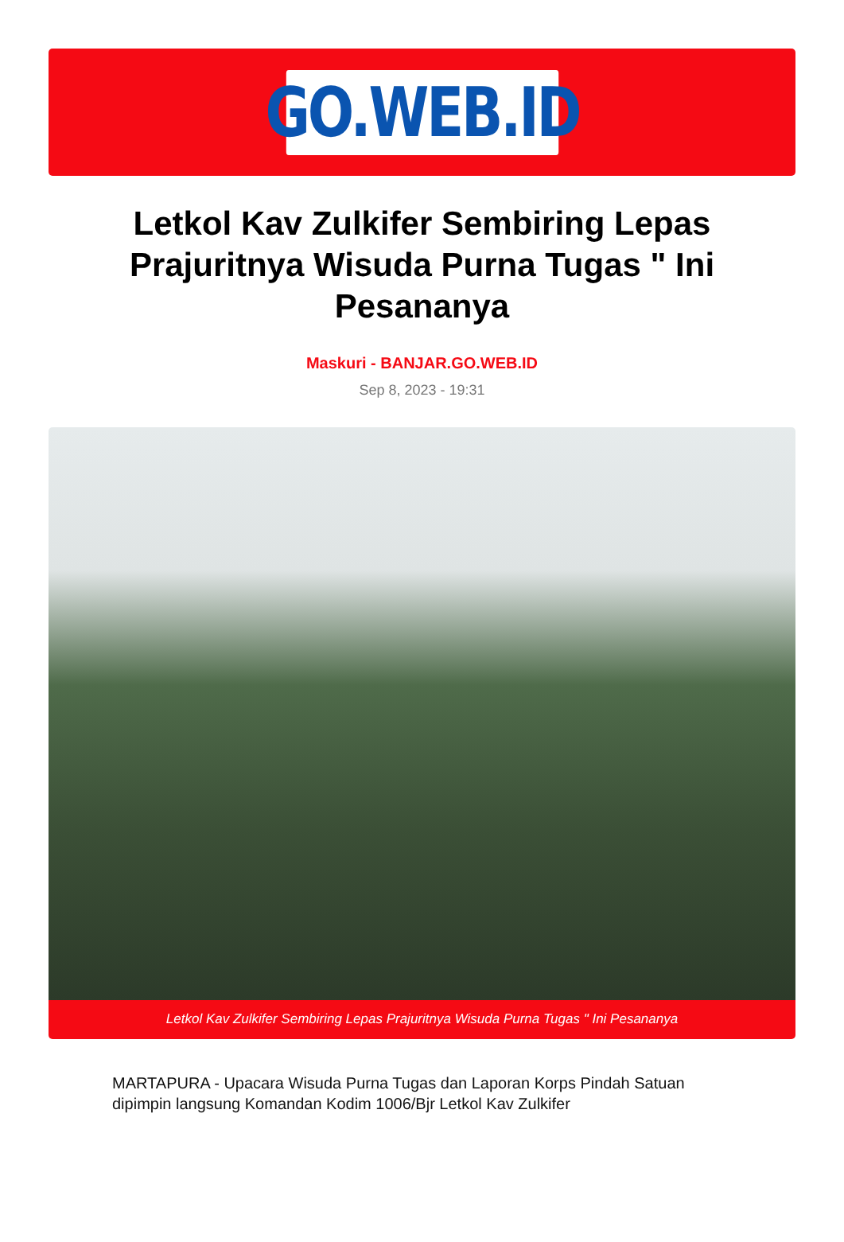GO.WEB.ID
Letkol Kav Zulkifer Sembiring Lepas Prajuritnya Wisuda Purna Tugas " Ini Pesananya
Maskuri - BANJAR.GO.WEB.ID
Sep 8, 2023 - 19:31
Letkol Kav Zulkifer Sembiring Lepas Prajuritnya Wisuda Purna Tugas " Ini Pesananya
MARTAPURA - Upacara Wisuda Purna Tugas dan Laporan Korps Pindah Satuan dipimpin langsung Komandan Kodim 1006/Bjr Letkol Kav Zulkifer